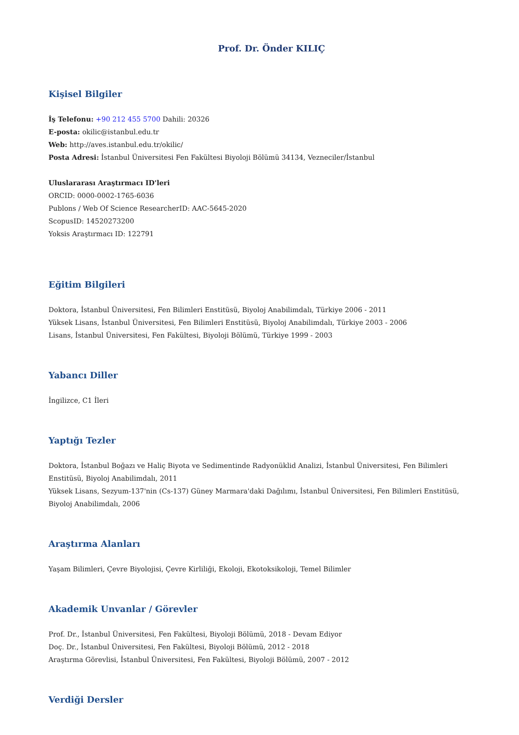Prof. Dr. Önder KILIÇ
Kişisel Bilgiler
İş Telefonu: +90 212 455 5700 Dahili: 20326
E-posta: okilic@istanbul.edu.tr
Web: http://aves.istanbul.edu.tr/okilic/
Posta Adresi: İstanbul Üniversitesi Fen Fakültesi Biyoloji Bölümü 34134, Vezneciler/İstanbul
Uluslararası Araştırmacı ID'leri
ORCID: 0000-0002-1765-6036
Publons / Web Of Science ResearcherID: AAC-5645-2020
ScopusID: 14520273200
Yoksis Araştırmacı ID: 122791
Eğitim Bilgileri
Doktora, İstanbul Üniversitesi, Fen Bilimleri Enstitüsü, Biyoloj Anabilimdalı, Türkiye 2006 - 2011
Yüksek Lisans, İstanbul Üniversitesi, Fen Bilimleri Enstitüsü, Biyoloj Anabilimdalı, Türkiye 2003 - 2006
Lisans, İstanbul Üniversitesi, Fen Fakültesi, Biyoloji Bölümü, Türkiye 1999 - 2003
Yabancı Diller
İngilizce, C1 İleri
Yaptığı Tezler
Doktora, İstanbul Boğazı ve Haliç Biyota ve Sedimentinde Radyonüklid Analizi, İstanbul Üniversitesi, Fen Bilimleri Enstitüsü, Biyoloj Anabilimdalı, 2011
Yüksek Lisans, Sezyum-137'nin (Cs-137) Güney Marmara'daki Dağılımı, İstanbul Üniversitesi, Fen Bilimleri Enstitüsü, Biyoloj Anabilimdalı, 2006
Araştırma Alanları
Yaşam Bilimleri, Çevre Biyolojisi, Çevre Kirliliği, Ekoloji, Ekotoksikoloji, Temel Bilimler
Akademik Unvanlar / Görevler
Prof. Dr., İstanbul Üniversitesi, Fen Fakültesi, Biyoloji Bölümü, 2018 - Devam Ediyor
Doç. Dr., İstanbul Üniversitesi, Fen Fakültesi, Biyoloji Bölümü, 2012 - 2018
Araştırma Görevlisi, İstanbul Üniversitesi, Fen Fakültesi, Biyoloji Bölümü, 2007 - 2012
Verdiği Dersler